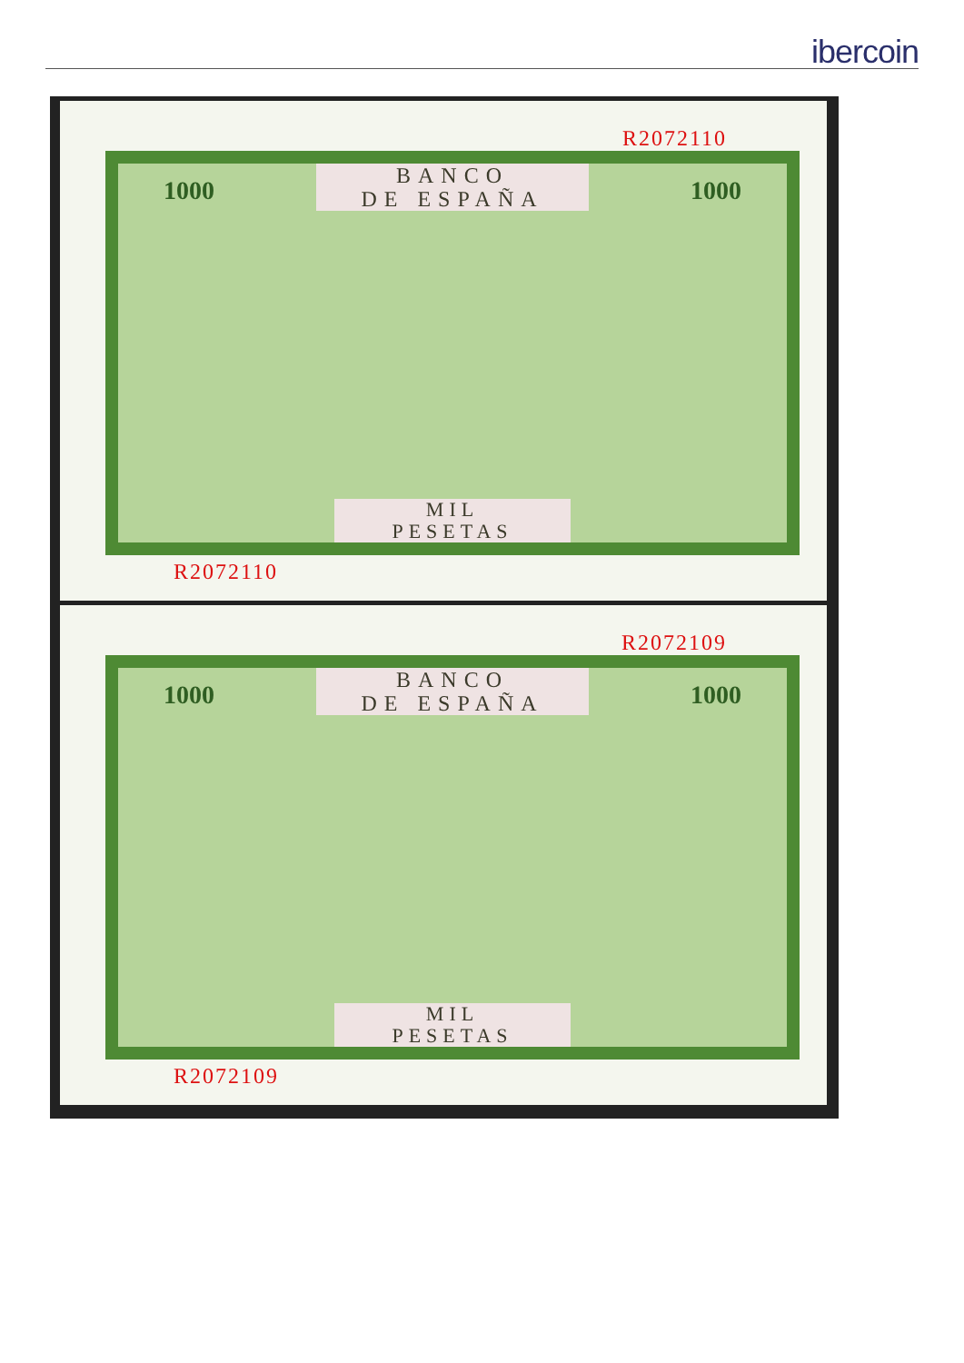ibercoin
R2072110
BANCO
DE ESPAÑA
1000 1000
MIL
PESETAS
R2072110
R2072109
BANCO
DE ESPAÑA
1000 1000
MIL
PESETAS
R2072109